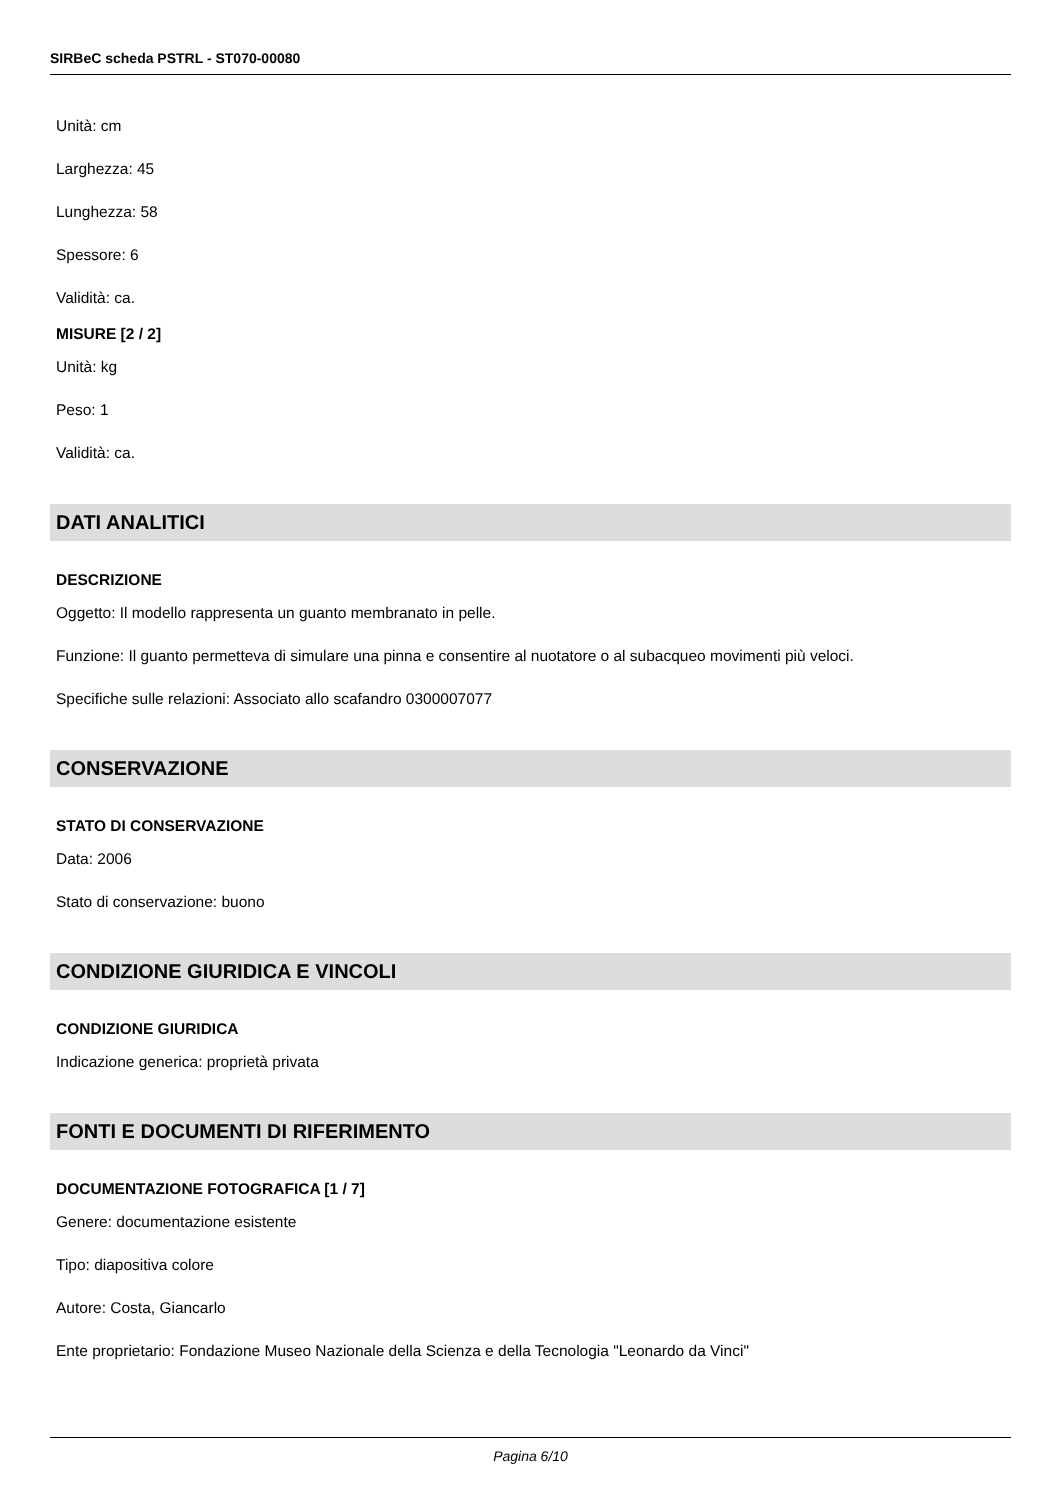SIRBeC scheda PSTRL - ST070-00080
Unità: cm
Larghezza: 45
Lunghezza: 58
Spessore: 6
Validità: ca.
MISURE [2 / 2]
Unità: kg
Peso: 1
Validità: ca.
DATI ANALITICI
DESCRIZIONE
Oggetto: Il modello rappresenta un guanto membranato in pelle.
Funzione: Il guanto permetteva di simulare una pinna e consentire al nuotatore o al subacqueo movimenti più veloci.
Specifiche sulle relazioni: Associato allo scafandro 0300007077
CONSERVAZIONE
STATO DI CONSERVAZIONE
Data: 2006
Stato di conservazione: buono
CONDIZIONE GIURIDICA E VINCOLI
CONDIZIONE GIURIDICA
Indicazione generica: proprietà privata
FONTI E DOCUMENTI DI RIFERIMENTO
DOCUMENTAZIONE FOTOGRAFICA [1 / 7]
Genere: documentazione esistente
Tipo: diapositiva colore
Autore: Costa, Giancarlo
Ente proprietario: Fondazione Museo Nazionale della Scienza e della Tecnologia "Leonardo da Vinci"
Pagina 6/10